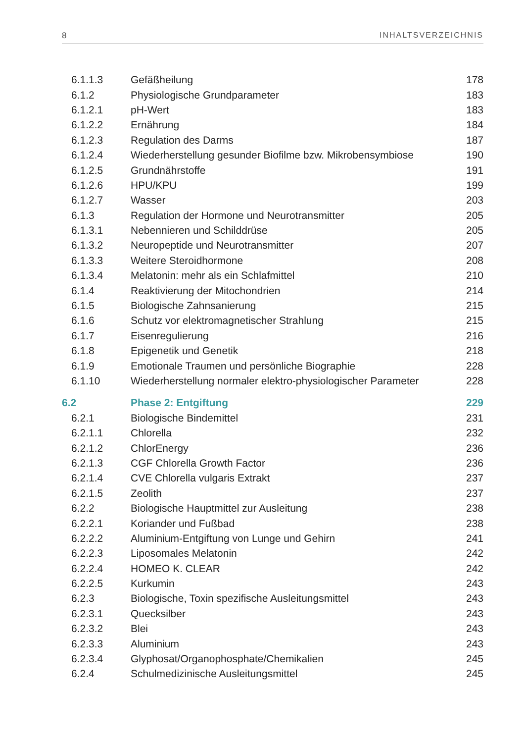8 INHALTSVERZEICHNIS
| 6.1.1.3 | Gefäßheilung | 178 |
| 6.1.2 | Physiologische Grundparameter | 183 |
| 6.1.2.1 | pH-Wert | 183 |
| 6.1.2.2 | Ernährung | 184 |
| 6.1.2.3 | Regulation des Darms | 187 |
| 6.1.2.4 | Wiederherstellung gesunder Biofilme bzw. Mikrobensymbiose | 190 |
| 6.1.2.5 | Grundnährstoffe | 191 |
| 6.1.2.6 | HPU/KPU | 199 |
| 6.1.2.7 | Wasser | 203 |
| 6.1.3 | Regulation der Hormone und Neurotransmitter | 205 |
| 6.1.3.1 | Nebennieren und Schilddrüse | 205 |
| 6.1.3.2 | Neuropeptide und Neurotransmitter | 207 |
| 6.1.3.3 | Weitere Steroidhormone | 208 |
| 6.1.3.4 | Melatonin: mehr als ein Schlafmittel | 210 |
| 6.1.4 | Reaktivierung der Mitochondrien | 214 |
| 6.1.5 | Biologische Zahnsanierung | 215 |
| 6.1.6 | Schutz vor elektromagnetischer Strahlung | 215 |
| 6.1.7 | Eisenregulierung | 216 |
| 6.1.8 | Epigenetik und Genetik | 218 |
| 6.1.9 | Emotionale Traumen und persönliche Biographie | 228 |
| 6.1.10 | Wiederherstellung normaler elektro-physiologischer Parameter | 228 |
| 6.2 | Phase 2: Entgiftung | 229 |
| 6.2.1 | Biologische Bindemittel | 231 |
| 6.2.1.1 | Chlorella | 232 |
| 6.2.1.2 | ChlorEnergy | 236 |
| 6.2.1.3 | CGF Chlorella Growth Factor | 236 |
| 6.2.1.4 | CVE Chlorella vulgaris Extrakt | 237 |
| 6.2.1.5 | Zeolith | 237 |
| 6.2.2 | Biologische Hauptmittel zur Ausleitung | 238 |
| 6.2.2.1 | Koriander und Fußbad | 238 |
| 6.2.2.2 | Aluminium-Entgiftung von Lunge und Gehirn | 241 |
| 6.2.2.3 | Liposomales Melatonin | 242 |
| 6.2.2.4 | HOMEO K. CLEAR | 242 |
| 6.2.2.5 | Kurkumin | 243 |
| 6.2.3 | Biologische, Toxin spezifische Ausleitungsmittel | 243 |
| 6.2.3.1 | Quecksilber | 243 |
| 6.2.3.2 | Blei | 243 |
| 6.2.3.3 | Aluminium | 243 |
| 6.2.3.4 | Glyphosat/Organophosphate/Chemikalien | 245 |
| 6.2.4 | Schulmedizinische Ausleitungsmittel | 245 |